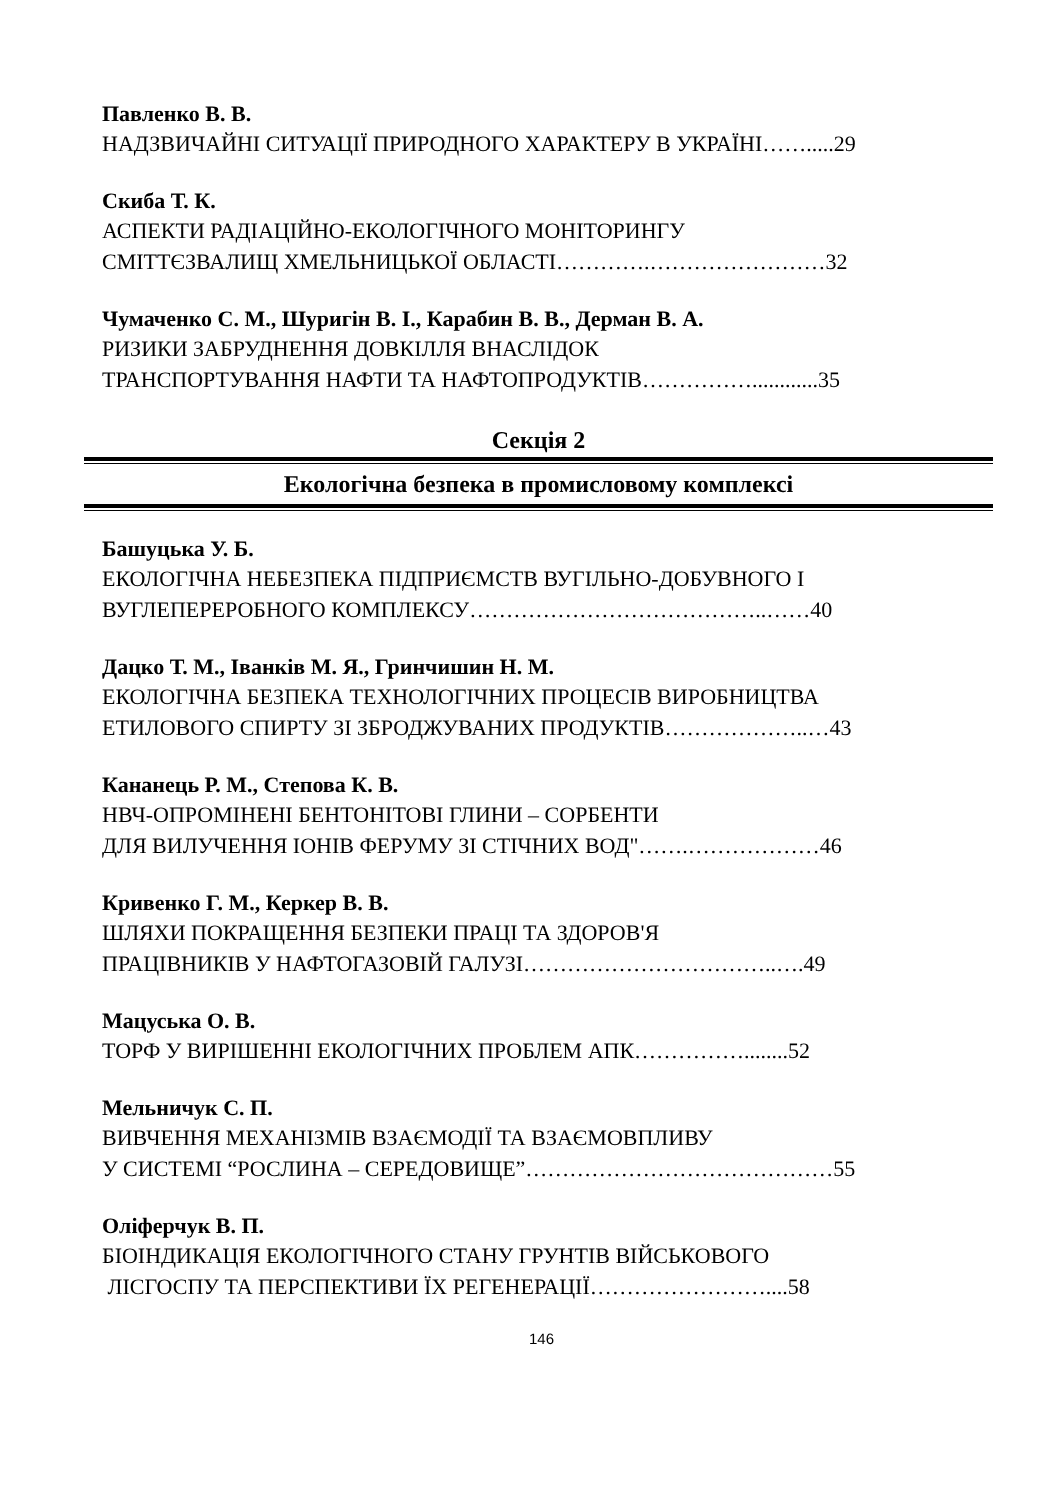Павленко В. В.
НАДЗВИЧАЙНІ СИТУАЦІЇ ПРИРОДНОГО ХАРАКТЕРУ В УКРАЇНІ…….....29
Скиба Т. К.
АСПЕКТИ РАДІАЦІЙНО-ЕКОЛОГІЧНОГО МОНІТОРИНГУ
СМІТТЄЗВАЛИЩ ХМЕЛЬНИЦЬКОЇ ОБЛАСТІ………….……………………32
Чумаченко С. М., Шуригін В. І., Карабин В. В., Дерман В. А.
РИЗИКИ ЗАБРУДНЕННЯ ДОВКІЛЛЯ ВНАСЛІДОК
ТРАНСПОРТУВАННЯ НАФТИ ТА НАФТОПРОДУКТІВ……………............35
Секція 2
Екологічна безпека в промисловому комплексі
Башуцька У. Б.
ЕКОЛОГІЧНА НЕБЕЗПЕКА ПІДПРИЄМСТВ ВУГІЛЬНО-ДОБУВНОГО І
ВУГЛЕПЕРЕРОБНОГО КОМПЛЕКСУ…………………………………..……40
Дацко Т. М., Іванків М. Я., Гринчишин Н. М.
ЕКОЛОГІЧНА БЕЗПЕКА ТЕХНОЛОГІЧНИХ ПРОЦЕСІВ ВИРОБНИЦТВА
ЕТИЛОВОГО СПИРТУ ЗІ ЗБРОДЖУВАНИХ ПРОДУКТІВ………………..…43
Кананець Р. М., Степова К. В.
НВЧ-ОПРОМІНЕНІ БЕНТОНІТОВІ ГЛИНИ – СОРБЕНТИ
ДЛЯ ВИЛУЧЕННЯ ІОНІВ ФЕРУМУ ЗІ СТІЧНИХ ВОД"…….………………46
Кривенко Г. М., Керкер В. В.
ШЛЯХИ ПОКРАЩЕННЯ БЕЗПЕКИ ПРАЦІ ТА ЗДОРОВ'Я
ПРАЦІВНИКІВ У НАФТОГАЗОВІЙ ГАЛУЗІ……………………………..….49
Мацуська О. В.
ТОРФ У ВИРІШЕННІ ЕКОЛОГІЧНИХ ПРОБЛЕМ АПК……………........52
Мельничук С. П.
ВИВЧЕННЯ МЕХАНІЗМІВ ВЗАЄМОДІЇ ТА ВЗАЄМОВПЛИВУ
У СИСТЕМІ “РОСЛИНА – СЕРЕДОВИЩЕ”……………………………………55
Оліферчук В. П.
БІОІНДИКАЦІЯ ЕКОЛОГІЧНОГО СТАНУ ГРУНТІВ ВІЙСЬКОВОГО
ЛІСГОСПУ ТА ПЕРСПЕКТИВИ ЇХ РЕГЕНЕРАЦІЇ……………………....58
146